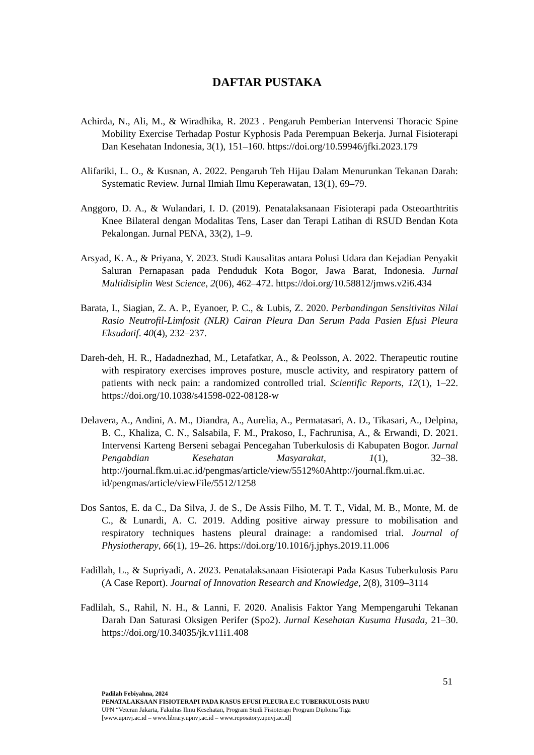DAFTAR PUSTAKA
Achirda, N., Ali, M., & Wiradhika, R. 2023 . Pengaruh Pemberian Intervensi Thoracic Spine Mobility Exercise Terhadap Postur Kyphosis Pada Perempuan Bekerja. Jurnal Fisioterapi Dan Kesehatan Indonesia, 3(1), 151–160. https://doi.org/10.59946/jfki.2023.179
Alifariki, L. O., & Kusnan, A. 2022. Pengaruh Teh Hijau Dalam Menurunkan Tekanan Darah: Systematic Review. Jurnal Ilmiah Ilmu Keperawatan, 13(1), 69–79.
Anggoro, D. A., & Wulandari, I. D. (2019). Penatalaksanaan Fisioterapi pada Osteoarthtritis Knee Bilateral dengan Modalitas Tens, Laser dan Terapi Latihan di RSUD Bendan Kota Pekalongan. Jurnal PENA, 33(2), 1–9.
Arsyad, K. A., & Priyana, Y. 2023. Studi Kausalitas antara Polusi Udara dan Kejadian Penyakit Saluran Pernapasan pada Penduduk Kota Bogor, Jawa Barat, Indonesia. Jurnal Multidisiplin West Science, 2(06), 462–472. https://doi.org/10.58812/jmws.v2i6.434
Barata, I., Siagian, Z. A. P., Eyanoer, P. C., & Lubis, Z. 2020. Perbandingan Sensitivitas Nilai Rasio Neutrofil-Limfosit (NLR) Cairan Pleura Dan Serum Pada Pasien Efusi Pleura Eksudatif. 40(4), 232–237.
Dareh-deh, H. R., Hadadnezhad, M., Letafatkar, A., & Peolsson, A. 2022. Therapeutic routine with respiratory exercises improves posture, muscle activity, and respiratory pattern of patients with neck pain: a randomized controlled trial. Scientific Reports, 12(1), 1–22. https://doi.org/10.1038/s41598-022-08128-w
Delavera, A., Andini, A. M., Diandra, A., Aurelia, A., Permatasari, A. D., Tikasari, A., Delpina, B. C., Khaliza, C. N., Salsabila, F. M., Prakoso, I., Fachrunisa, A., & Erwandi, D. 2021. Intervensi Karteng Berseni sebagai Pencegahan Tuberkulosis di Kabupaten Bogor. Jurnal Pengabdian Kesehatan Masyarakat, 1(1), 32–38. http://journal.fkm.ui.ac.id/pengmas/article/view/5512%0Ahttp://journal.fkm.ui.ac. id/pengmas/article/viewFile/5512/1258
Dos Santos, E. da C., Da Silva, J. de S., De Assis Filho, M. T. T., Vidal, M. B., Monte, M. de C., & Lunardi, A. C. 2019. Adding positive airway pressure to mobilisation and respiratory techniques hastens pleural drainage: a randomised trial. Journal of Physiotherapy, 66(1), 19–26. https://doi.org/10.1016/j.jphys.2019.11.006
Fadillah, L., & Supriyadi, A. 2023. Penatalaksanaan Fisioterapi Pada Kasus Tuberkulosis Paru (A Case Report). Journal of Innovation Research and Knowledge, 2(8), 3109–3114
Fadlilah, S., Rahil, N. H., & Lanni, F. 2020. Analisis Faktor Yang Mempengaruhi Tekanan Darah Dan Saturasi Oksigen Perifer (Spo2). Jurnal Kesehatan Kusuma Husada, 21–30. https://doi.org/10.34035/jk.v11i1.408
51
Padilah Febiyahna, 2024
PENATALAKSAAN FISIOTERAPI PADA KASUS EFUSI PLEURA E.C TUBERKULOSIS PARU
UPN “Veteran Jakarta, Fakultas Ilmu Kesehatan, Program Studi Fisioterapi Program Diploma Tiga
[www.upnvj.ac.id – www.library.upnvj.ac.id – www.repository.upnvj.ac.id]